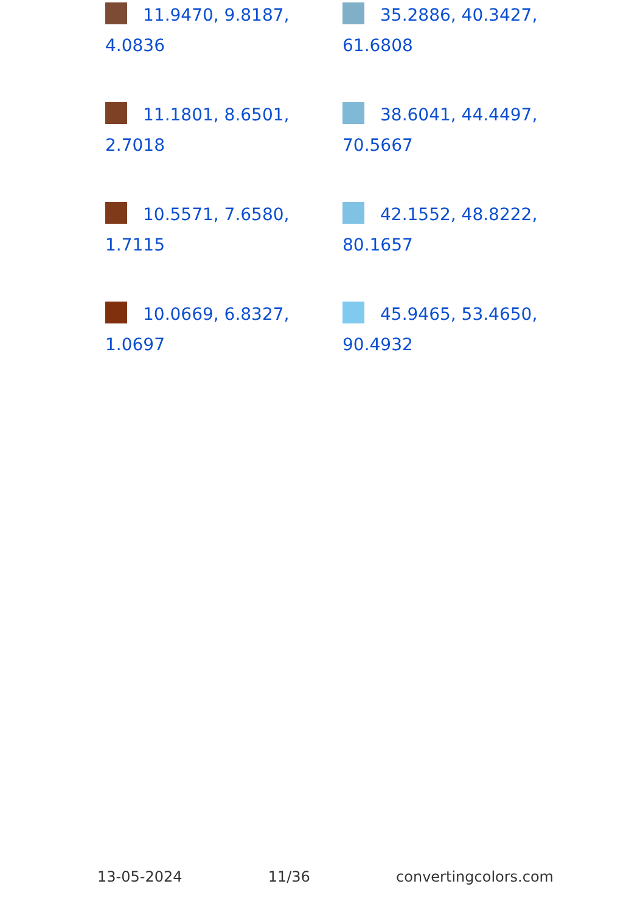11.9470, 9.8187, 4.0836
35.2886, 40.3427, 61.6808
11.1801, 8.6501, 2.7018
38.6041, 44.4497, 70.5667
10.5571, 7.6580, 1.7115
42.1552, 48.8222, 80.1657
10.0669, 6.8327, 1.0697
45.9465, 53.4650, 90.4932
13-05-2024 11/36 convertingcolors.com